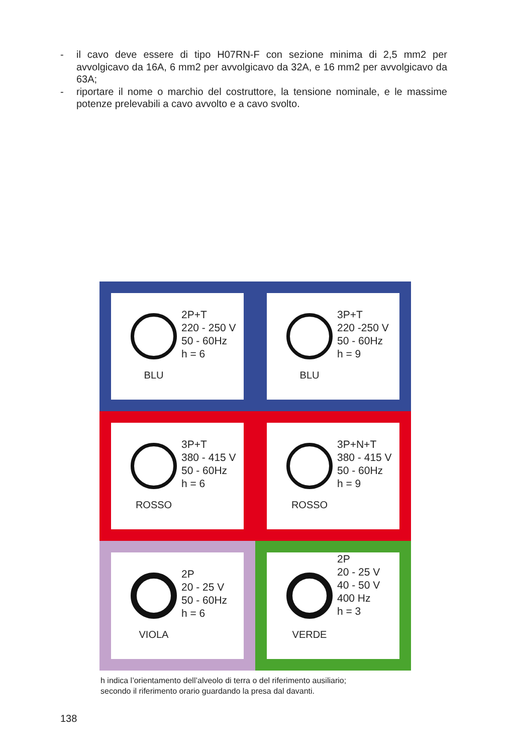- il cavo deve essere di tipo H07RN-F con sezione minima di 2,5 mm2 per avvolgicavo da 16A, 6 mm2 per avvolgicavo da 32A, e 16 mm2 per avvolgicavo da 63A;
- riportare il nome o marchio del costruttore, la tensione nominale, e le massime potenze prelevabili a cavo avvolto e a cavo svolto.
BLU
2P+T
220 - 250 V
50 - 60Hz
h = 6
BLU
3P+T
220 -250 V
50 - 60Hz
h = 9
ROSSO
3P+T
380 - 415 V
50 - 60Hz
h = 6
ROSSO
3P+N+T
380 - 415 V
50 - 60Hz
h = 9
VIOLA
2P
20 - 25 V
50 - 60Hz
h = 6
VERDE
2P
20 - 25 V
40 - 50 V
400 Hz
h = 3
h indica l’orientamento dell’alveolo di terra o del riferimento ausiliario;
secondo il riferimento orario guardando la presa dal davanti.
138